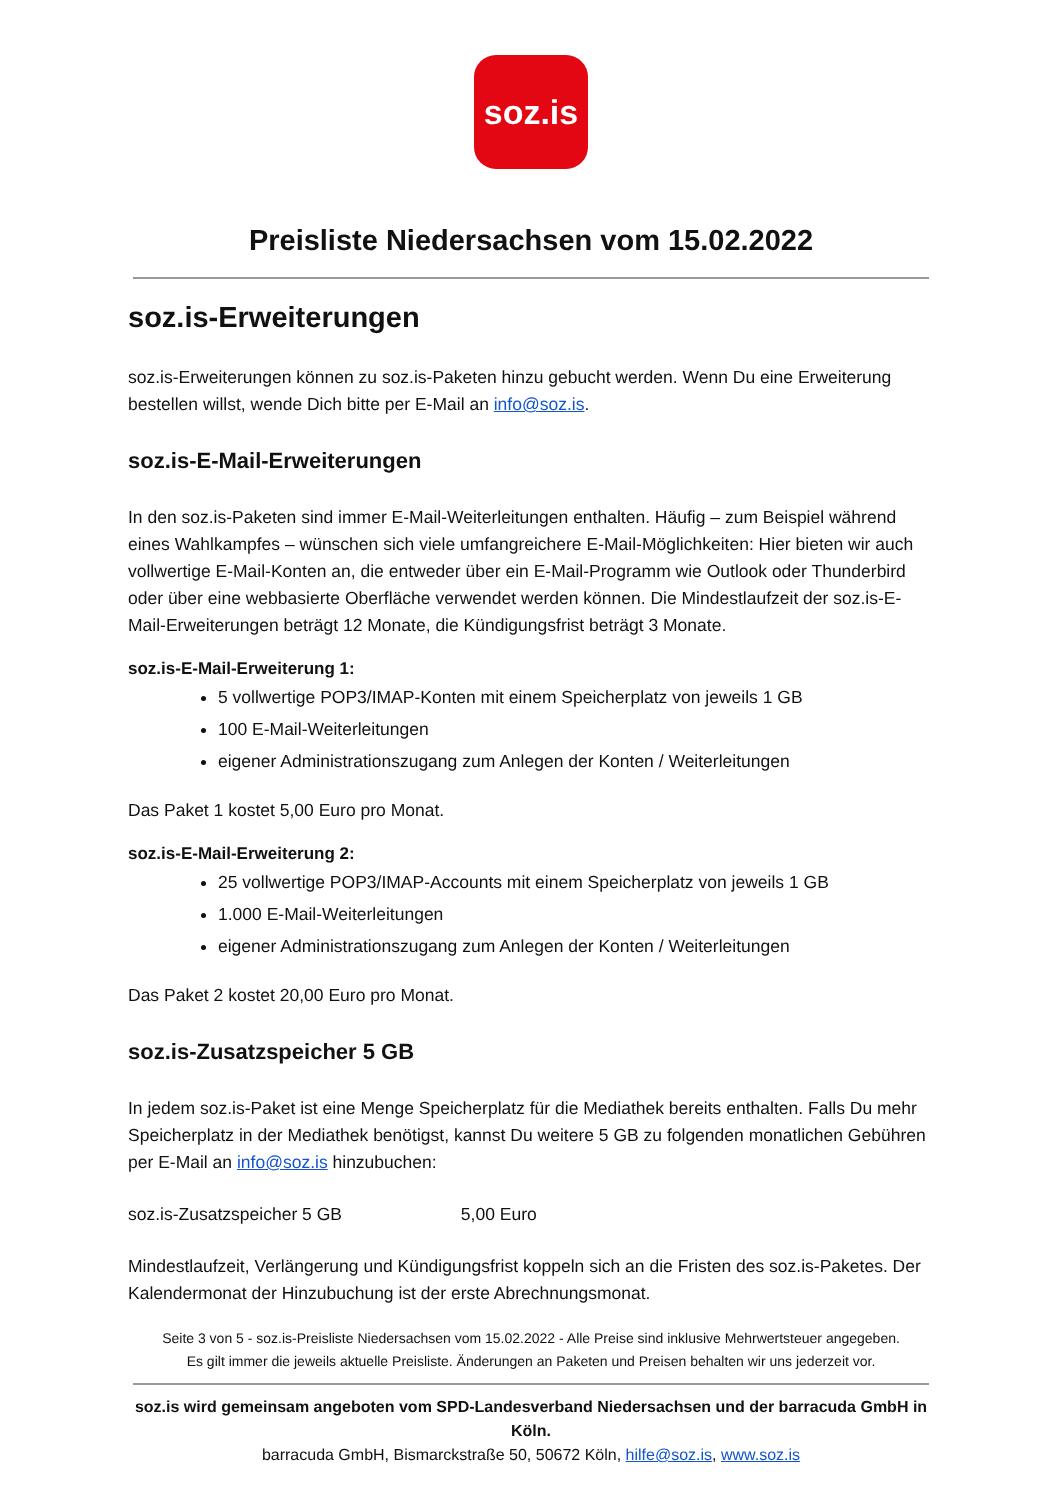soz.is
Preisliste Niedersachsen vom 15.02.2022
soz.is-Erweiterungen
soz.is-Erweiterungen können zu soz.is-Paketen hinzu gebucht werden. Wenn Du eine Erweiterung bestellen willst, wende Dich bitte per E-Mail an info@soz.is.
soz.is-E-Mail-Erweiterungen
In den soz.is-Paketen sind immer E-Mail-Weiterleitungen enthalten. Häufig – zum Beispiel während eines Wahlkampfes – wünschen sich viele umfangreichere E-Mail-Möglichkeiten: Hier bieten wir auch vollwertige E-Mail-Konten an, die entweder über ein E-Mail-Programm wie Outlook oder Thunderbird oder über eine webbasierte Oberfläche verwendet werden können. Die Mindestlaufzeit der soz.is-E-Mail-Erweiterungen beträgt 12 Monate, die Kündigungsfrist beträgt 3 Monate.
soz.is-E-Mail-Erweiterung 1:
5 vollwertige POP3/IMAP-Konten mit einem Speicherplatz von jeweils 1 GB
100 E-Mail-Weiterleitungen
eigener Administrationszugang zum Anlegen der Konten / Weiterleitungen
Das Paket 1 kostet 5,00 Euro pro Monat.
soz.is-E-Mail-Erweiterung 2:
25 vollwertige POP3/IMAP-Accounts mit einem Speicherplatz von jeweils 1 GB
1.000 E-Mail-Weiterleitungen
eigener Administrationszugang zum Anlegen der Konten / Weiterleitungen
Das Paket 2 kostet 20,00 Euro pro Monat.
soz.is-Zusatzspeicher 5 GB
In jedem soz.is-Paket ist eine Menge Speicherplatz für die Mediathek bereits enthalten. Falls Du mehr Speicherplatz in der Mediathek benötigst, kannst Du weitere 5 GB zu folgenden monatlichen Gebühren per E-Mail an info@soz.is hinzubuchen:
soz.is-Zusatzspeicher 5 GB 5,00 Euro
Mindestlaufzeit, Verlängerung und Kündigungsfrist koppeln sich an die Fristen des soz.is-Paketes. Der Kalendermonat der Hinzubuchung ist der erste Abrechnungsmonat.
Seite 3 von 5 - soz.is-Preisliste Niedersachsen vom 15.02.2022 - Alle Preise sind inklusive Mehrwertsteuer angegeben.
Es gilt immer die jeweils aktuelle Preisliste. Änderungen an Paketen und Preisen behalten wir uns jederzeit vor.
soz.is wird gemeinsam angeboten vom SPD-Landesverband Niedersachsen und der barracuda GmbH in Köln.
barracuda GmbH, Bismarckstraße 50, 50672 Köln, hilfe@soz.is, www.soz.is